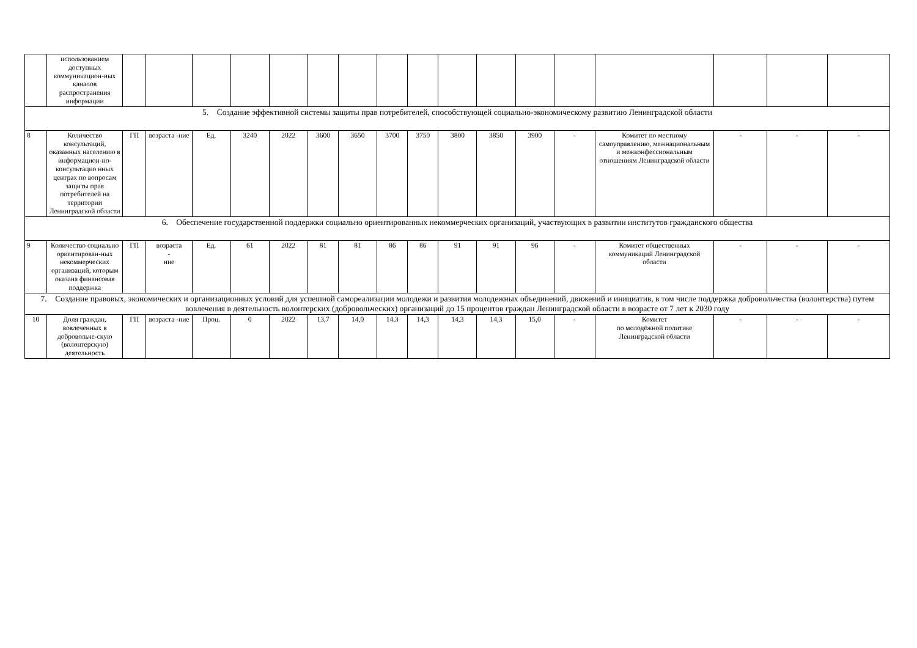| | использованием доступных коммуникацион-ных каналов распространения информации | | | | | | | | | | | | | | | | | |
| 5. Создание эффективной системы защиты прав потребителей, способствующей социально-экономическому развитию Ленинградской области | | | | | | | | | | | | | | | | | | |
| 8 | Количество консультаций, оказанных населению в информацион-но-консультацио нных центрах по вопросам защиты прав потребителей на территории Ленинградской области | ГП | возраста -ние | Ед. | 3240 | 2022 | 3600 | 3650 | 3700 | 3750 | 3800 | 3850 | 3900 | - | Комитет по местному самоуправлению, межнациональным и межконфессиональным отношениям Ленинградской области | - | - | - |
| 6. Обеспечение государственной поддержки социально ориентированных некоммерческих организаций, участвующих в развитии институтов гражданского общества | | | | | | | | | | | | | | | | | | |
| 9 | Количество социально ориентирован-ных некоммерческих организаций, которым оказана финансовая поддержка | ГП | возраста - ние | Ед. | 61 | 2022 | 81 | 81 | 86 | 86 | 91 | 91 | 96 | - | Комитет общественных коммуникаций Ленинградской области | - | - | - |
| 7. Создание правовых, экономических и организационных условий для успешной самореализации молодежи и развития молодежных объединений, движений и инициатив, в том числе поддержка добровольчества (волонтерства) путем вовлечения в деятельность волонтерских (добровольческих) организаций до 15 процентов граждан Ленинградской области в возрасте от 7 лет к 2030 году | | | | | | | | | | | | | | | | | | |
| 10 | Доля граждан, вовлеченных в добровольче-скую (волонтерскую) деятельность | ГП | возраста -ние | Проц. | 0 | 2022 | 13,7 | 14,0 | 14,3 | 14,3 | 14,3 | 14,3 | 15,0 | - | Комитет по молодёжной политике Ленинградской области | - | - | - |